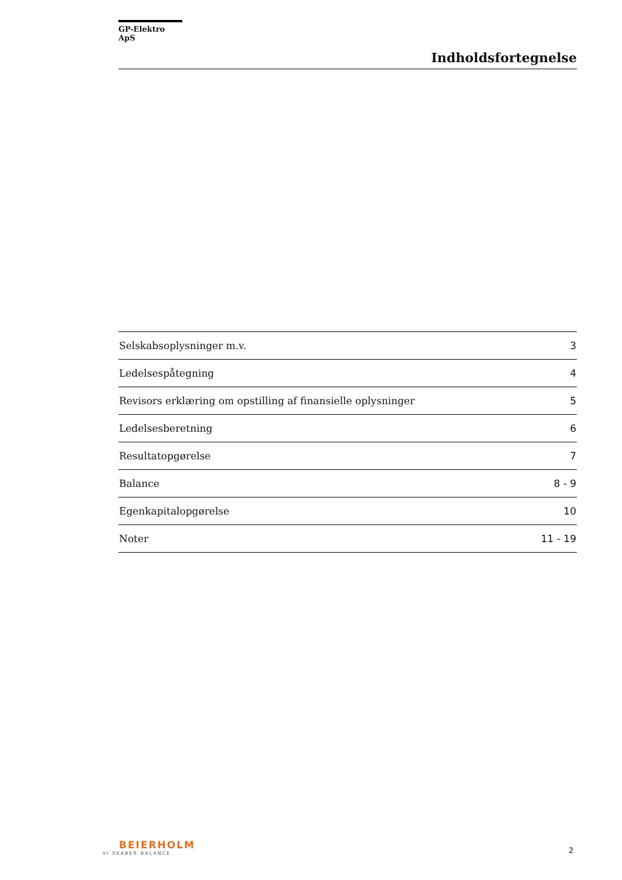GP-Elektro ApS
Indholdsfortegnelse
| Selskabsoplysninger m.v. | 3 |
| Ledelsespåtegning | 4 |
| Revisors erklæring om opstilling af finansielle oplysninger | 5 |
| Ledelsesberetning | 6 |
| Resultatopgørelse | 7 |
| Balance | 8 - 9 |
| Egenkapitalopgørelse | 10 |
| Noter | 11 - 19 |
BEIERHOLM
VI SKABER BALANCE
2